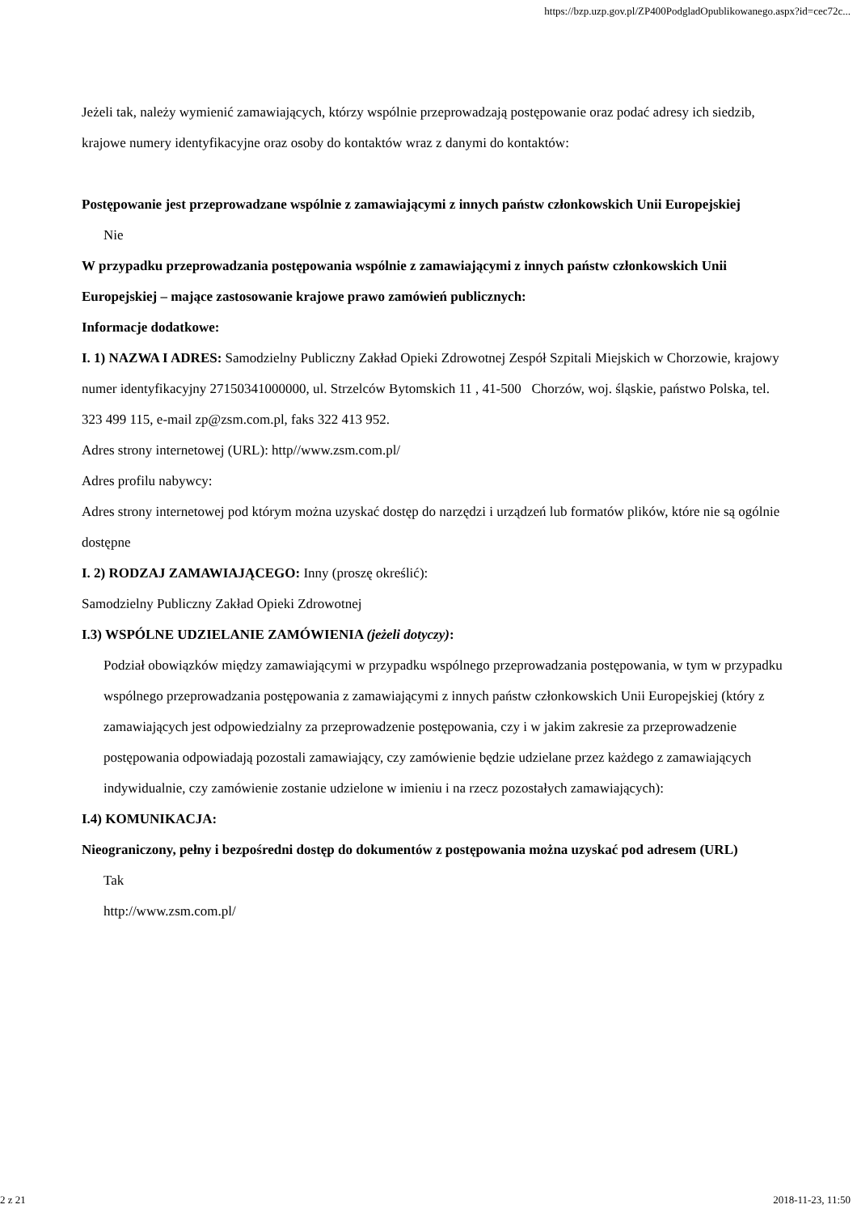https://bzp.uzp.gov.pl/ZP400PodgladOpublikowanego.aspx?id=cec72c...
Jeżeli tak, należy wymienić zamawiających, którzy wspólnie przeprowadzają postępowanie oraz podać adresy ich siedzib, krajowe numery identyfikacyjne oraz osoby do kontaktów wraz z danymi do kontaktów:
Postępowanie jest przeprowadzane wspólnie z zamawiającymi z innych państw członkowskich Unii Europejskiej
Nie
W przypadku przeprowadzania postępowania wspólnie z zamawiającymi z innych państw członkowskich Unii Europejskiej – mające zastosowanie krajowe prawo zamówień publicznych:
Informacje dodatkowe:
I. 1) NAZWA I ADRES: Samodzielny Publiczny Zakład Opieki Zdrowotnej Zespół Szpitali Miejskich w Chorzowie, krajowy numer identyfikacyjny 27150341000000, ul. Strzelców Bytomskich 11 , 41-500 Chorzów, woj. śląskie, państwo Polska, tel. 323 499 115, e-mail zp@zsm.com.pl, faks 322 413 952.
Adres strony internetowej (URL): http//www.zsm.com.pl/
Adres profilu nabywcy:
Adres strony internetowej pod którym można uzyskać dostęp do narzędzi i urządzeń lub formatów plików, które nie są ogólnie dostępne
I. 2) RODZAJ ZAMAWIAJĄCEGO: Inny (proszę określić):
Samodzielny Publiczny Zakład Opieki Zdrowotnej
I.3) WSPÓLNE UDZIELANIE ZAMÓWIENIA (jeżeli dotyczy):
Podział obowiązków między zamawiającymi w przypadku wspólnego przeprowadzania postępowania, w tym w przypadku wspólnego przeprowadzania postępowania z zamawiającymi z innych państw członkowskich Unii Europejskiej (który z zamawiających jest odpowiedzialny za przeprowadzenie postępowania, czy i w jakim zakresie za przeprowadzenie postępowania odpowiadają pozostali zamawiający, czy zamówienie będzie udzielane przez każdego z zamawiających indywidualnie, czy zamówienie zostanie udzielone w imieniu i na rzecz pozostałych zamawiających):
I.4) KOMUNIKACJA:
Nieograniczony, pełny i bezpośredni dostęp do dokumentów z postępowania można uzyskać pod adresem (URL)
Tak
http://www.zsm.com.pl/
2 z 21 2018-11-23, 11:50